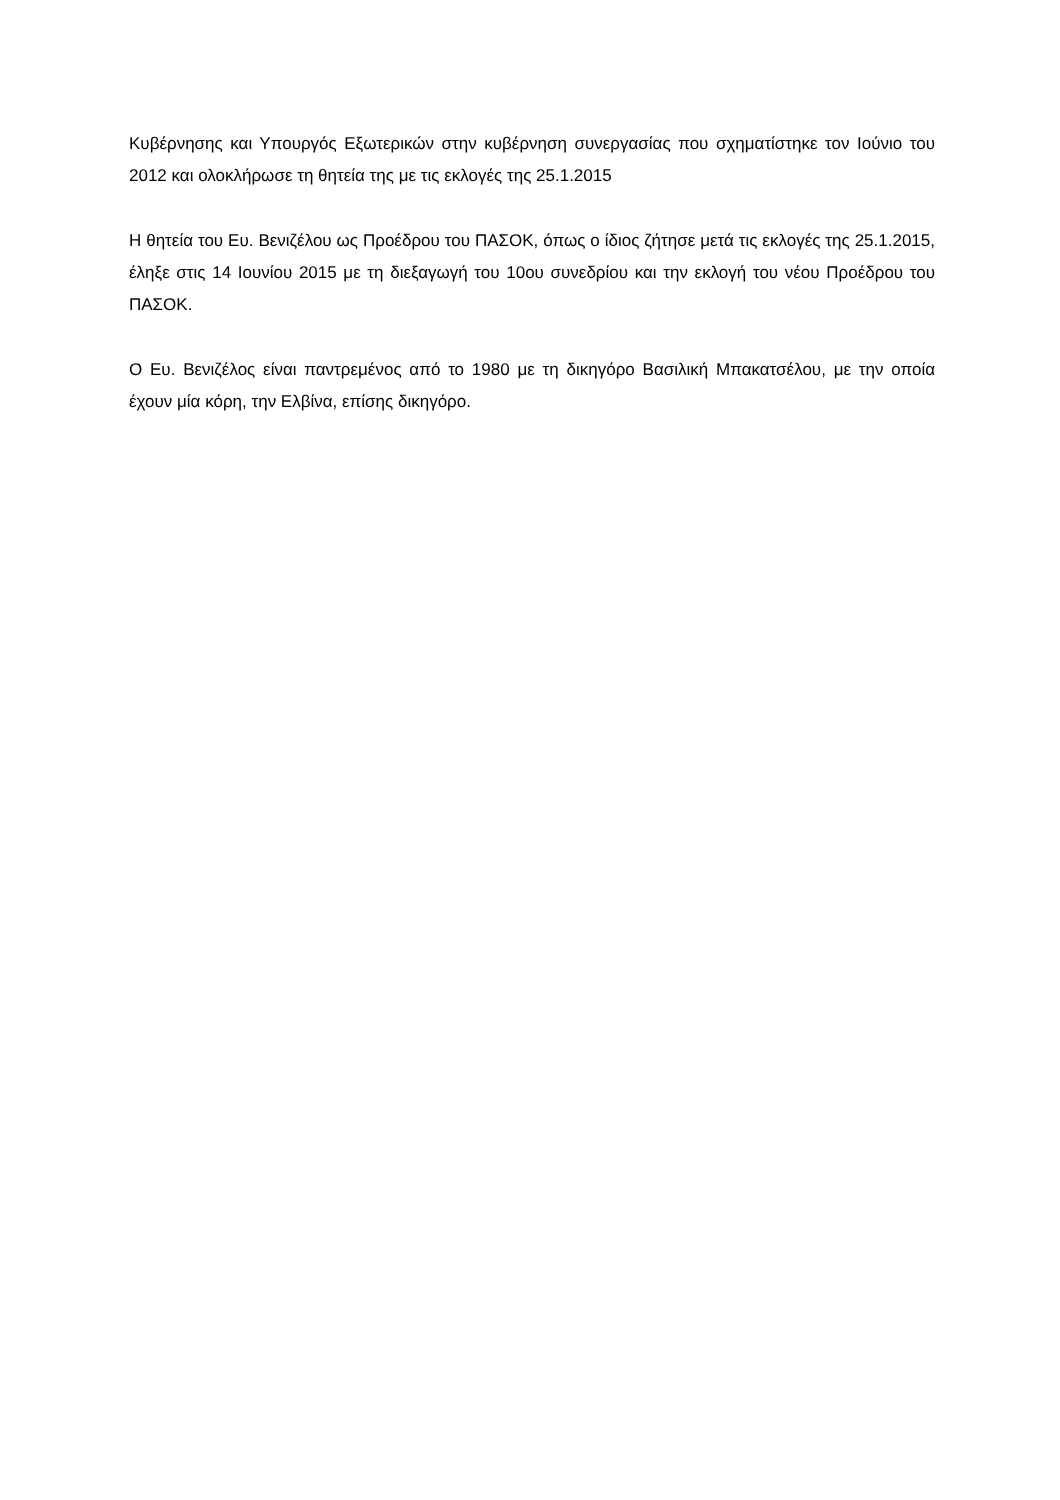Κυβέρνησης και Υπουργός Εξωτερικών στην κυβέρνηση συνεργασίας που σχηματίστηκε τον Ιούνιο του 2012 και ολοκλήρωσε τη θητεία της με τις εκλογές της 25.1.2015
Η θητεία του Ευ. Βενιζέλου ως Προέδρου του ΠΑΣΟΚ, όπως ο ίδιος ζήτησε μετά τις εκλογές της 25.1.2015, έληξε στις 14 Ιουνίου 2015 με τη διεξαγωγή του 10ου συνεδρίου και την εκλογή του νέου Προέδρου του ΠΑΣΟΚ.
Ο Ευ. Βενιζέλος είναι παντρεμένος από το 1980 με τη δικηγόρο Βασιλική Μπακατσέλου, με την οποία έχουν μία κόρη, την Ελβίνα, επίσης δικηγόρο.